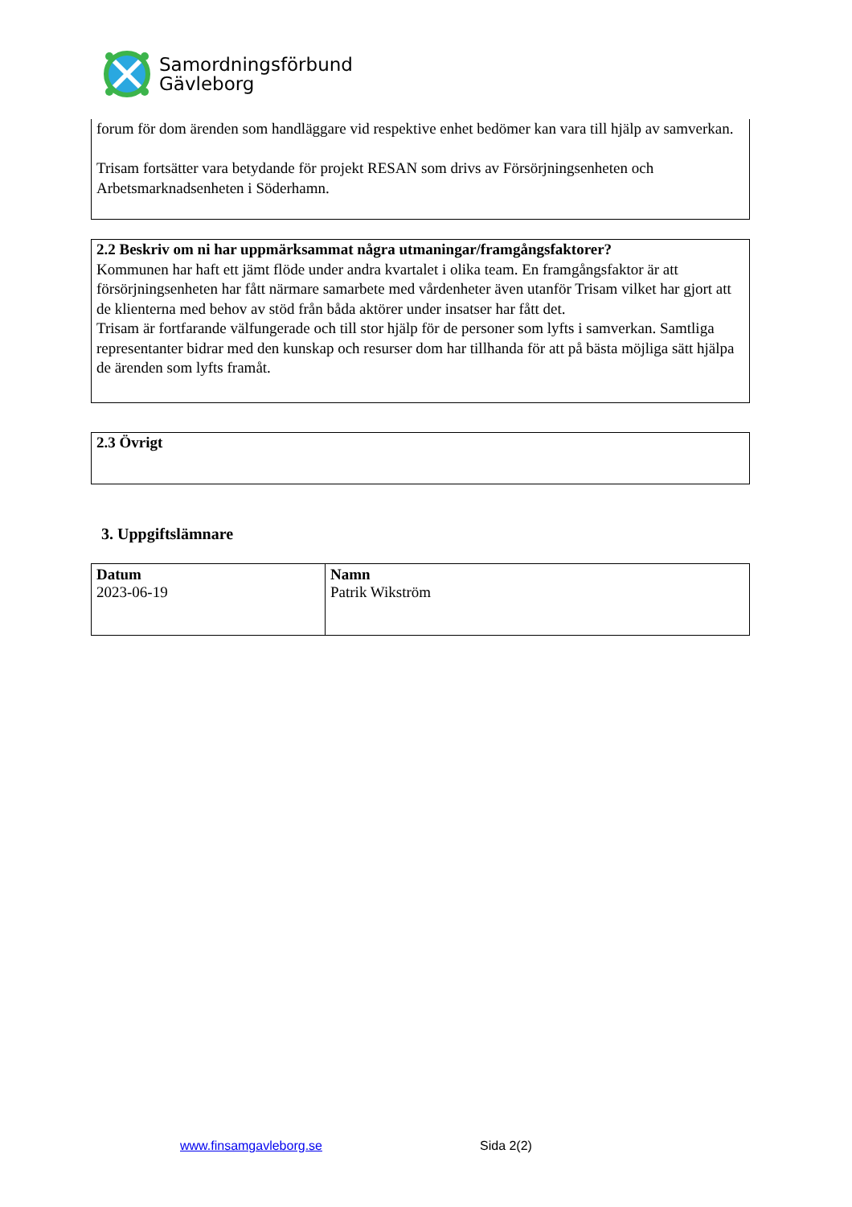Samordningsförbund
Gävleborg
forum för dom ärenden som handläggare vid respektive enhet bedömer kan vara till hjälp av samverkan.
Trisam fortsätter vara betydande för projekt RESAN som drivs av Försörjningsenheten och Arbetsmarknadsenheten i Söderhamn.
2.2 Beskriv om ni har uppmärksammat några utmaningar/framgångsfaktorer?
Kommunen har haft ett jämt flöde under andra kvartalet i olika team. En framgångsfaktor är att försörjningsenheten har fått närmare samarbete med vårdenheter även utanför Trisam vilket har gjort att de klienterna med behov av stöd från båda aktörer under insatser har fått det.
Trisam är fortfarande välfungerade och till stor hjälp för de personer som lyfts i samverkan. Samtliga representanter bidrar med den kunskap och resurser dom har tillhanda för att på bästa möjliga sätt hjälpa de ärenden som lyfts framåt.
2.3 Övrigt
3. Uppgiftslämnare
| Datum 2023-06-19 | Namn Patrik Wikström |
www.finsamgavleborg.se Sida 2(2)